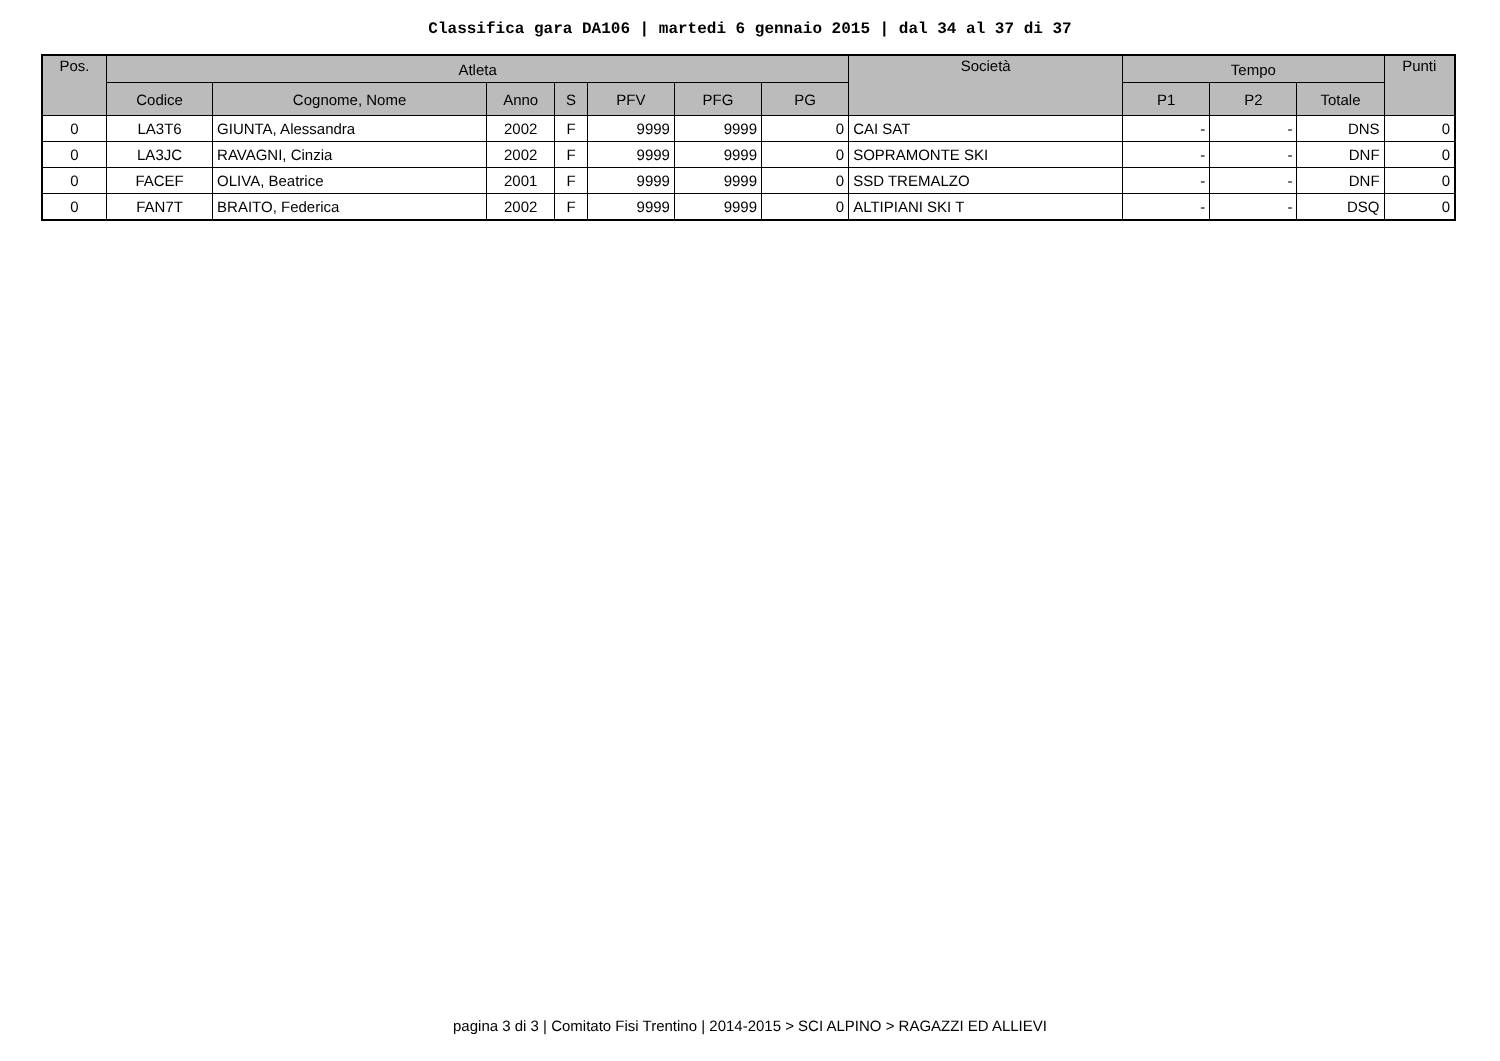Classifica gara DA106 | martedi 6 gennaio 2015 | dal 34 al 37 di 37
| Pos. | Atleta | | | | | | | Società | Tempo | | | Punti |
| --- | --- | --- | --- | --- | --- | --- | --- | --- | --- | --- | --- | --- |
| | Codice | Cognome, Nome | Anno | S | PFV | PFG | PG | | P1 | P2 | Totale | |
| 0 | LA3T6 | GIUNTA, Alessandra | 2002 | F | 9999 | 9999 | 0 | CAI SAT | - | - | DNS | 0 |
| 0 | LA3JC | RAVAGNI, Cinzia | 2002 | F | 9999 | 9999 | 0 | SOPRAMONTE SKI | - | - | DNF | 0 |
| 0 | FACEF | OLIVA, Beatrice | 2001 | F | 9999 | 9999 | 0 | SSD TREMALZO | - | - | DNF | 0 |
| 0 | FAN7T | BRAITO, Federica | 2002 | F | 9999 | 9999 | 0 | ALTIPIANI SKI T | - | - | DSQ | 0 |
pagina 3 di 3 | Comitato Fisi Trentino | 2014-2015 > SCI ALPINO > RAGAZZI ED ALLIEVI